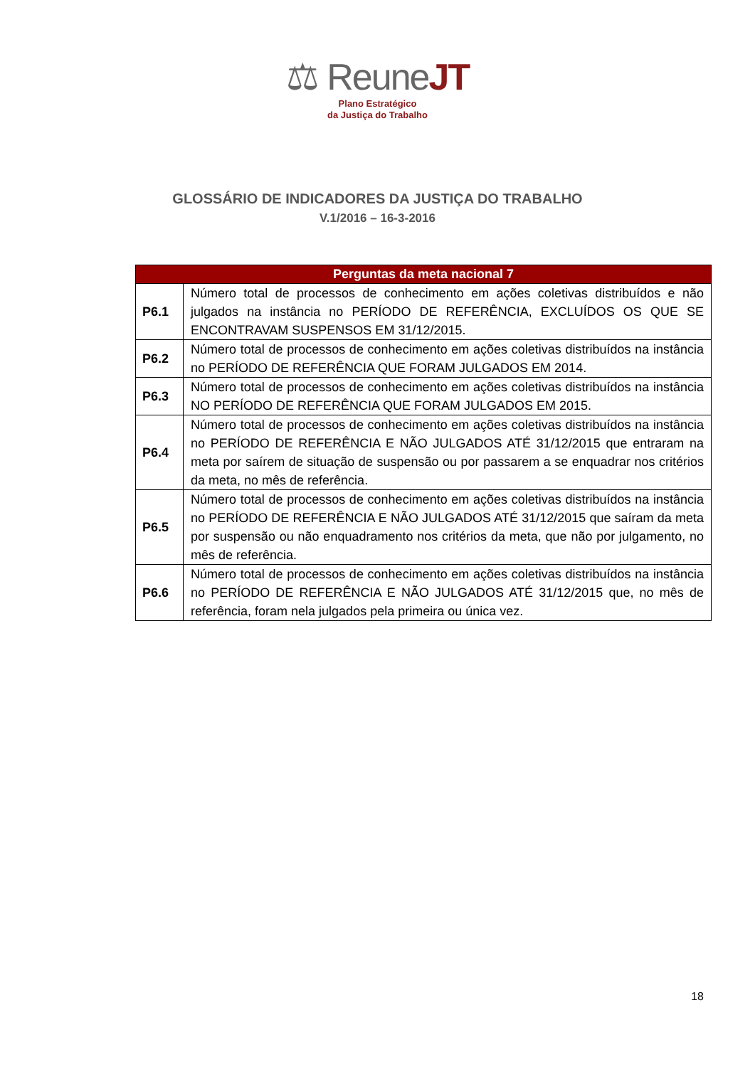⚖ ReuneJT
Plano Estratégico
da Justiça do Trabalho
GLOSSÁRIO DE INDICADORES DA JUSTIÇA DO TRABALHO
V.1/2016 – 16-3-2016
| Perguntas da meta nacional 7 | |
| --- | --- |
| P6.1 | Número total de processos de conhecimento em ações coletivas distribuídos e não julgados na instância no PERÍODO DE REFERÊNCIA, EXCLUÍDOS OS QUE SE ENCONTRAVAM SUSPENSOS EM 31/12/2015. |
| P6.2 | Número total de processos de conhecimento em ações coletivas distribuídos na instância no PERÍODO DE REFERÊNCIA QUE FORAM JULGADOS EM 2014. |
| P6.3 | Número total de processos de conhecimento em ações coletivas distribuídos na instância NO PERÍODO DE REFERÊNCIA QUE FORAM JULGADOS EM 2015. |
| P6.4 | Número total de processos de conhecimento em ações coletivas distribuídos na instância no PERÍODO DE REFERÊNCIA E NÃO JULGADOS ATÉ 31/12/2015 que entraram na meta por saírem de situação de suspensão ou por passarem a se enquadrar nos critérios da meta, no mês de referência. |
| P6.5 | Número total de processos de conhecimento em ações coletivas distribuídos na instância no PERÍODO DE REFERÊNCIA E NÃO JULGADOS ATÉ 31/12/2015 que saíram da meta por suspensão ou não enquadramento nos critérios da meta, que não por julgamento, no mês de referência. |
| P6.6 | Número total de processos de conhecimento em ações coletivas distribuídos na instância no PERÍODO DE REFERÊNCIA E NÃO JULGADOS ATÉ 31/12/2015 que, no mês de referência, foram nela julgados pela primeira ou única vez. |
18